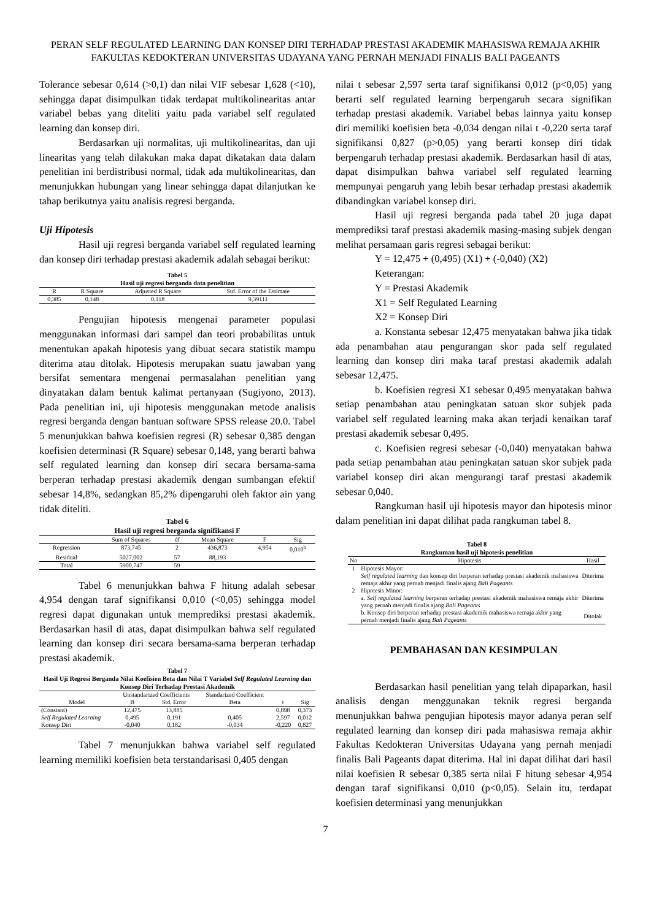PERAN SELF REGULATED LEARNING DAN KONSEP DIRI TERHADAP PRESTASI AKADEMIK MAHASISWA REMAJA AKHIR FAKULTAS KEDOKTERAN UNIVERSITAS UDAYANA YANG PERNAH MENJADI FINALIS BALI PAGEANTS
Tolerance sebesar 0,614 (>0,1) dan nilai VIF sebesar 1,628 (<10), sehingga dapat disimpulkan tidak terdapat multikolinearitas antar variabel bebas yang diteliti yaitu pada variabel self regulated learning dan konsep diri.
Berdasarkan uji normalitas, uji multikolinearitas, dan uji linearitas yang telah dilakukan maka dapat dikatakan data dalam penelitian ini berdistribusi normal, tidak ada multikolinearitas, dan menunjukkan hubungan yang linear sehingga dapat dilanjutkan ke tahap berikutnya yaitu analisis regresi berganda.
Uji Hipotesis
Hasil uji regresi berganda variabel self regulated learning dan konsep diri terhadap prestasi akademik adalah sebagai berikut:
Tabel 5
Hasil uji regresi berganda data penelitian
| R | R Square | Adjusted R Square | Std. Error of the Estimate |
| --- | --- | --- | --- |
| 0,385 | 0,148 | 0,118 | 9,39111 |
Pengujian hipotesis mengenai parameter populasi menggunakan informasi dari sampel dan teori probabilitas untuk menentukan apakah hipotesis yang dibuat secara statistik mampu diterima atau ditolak. Hipotesis merupakan suatu jawaban yang bersifat sementara mengenai permasalahan penelitian yang dinyatakan dalam bentuk kalimat pertanyaan (Sugiyono, 2013). Pada penelitian ini, uji hipotesis menggunakan metode analisis regresi berganda dengan bantuan software SPSS release 20.0. Tabel 5 menunjukkan bahwa koefisien regresi (R) sebesar 0,385 dengan koefisien determinasi (R Square) sebesar 0,148, yang berarti bahwa self regulated learning dan konsep diri secara bersama-sama berperan terhadap prestasi akademik dengan sumbangan efektif sebesar 14,8%, sedangkan 85,2% dipengaruhi oleh faktor ain yang tidak diteliti.
Tabel 6
Hasil uji regresi berganda signifikansi F
| | Sum of Squares | df | Mean Square | F | Sig |
| --- | --- | --- | --- | --- | --- |
| Regression | 873,745 | 2 | 436,873 | 4,954 | 0,010<sup>b</sup> |
| Residual | 5027,002 | 57 | 88,193 | | |
| Total | 5900,747 | 59 | | | |
Tabel 6 menunjukkan bahwa F hitung adalah sebesar 4,954 dengan taraf signifikansi 0,010 (<0,05) sehingga model regresi dapat digunakan untuk memprediksi prestasi akademik. Berdasarkan hasil di atas, dapat disimpulkan bahwa self regulated learning dan konsep diri secara bersama-sama berperan terhadap prestasi akademik.
Tabel 7
Hasil Uji Regresi Berganda Nilai Koefisien Beta dan Nilai T Variabel Self Regulated Learning dan Konsep Diri Terhadap Prestasi Akademik
| Model | Unstandarized Coefficients | | Standarized Coefficient | t | Sig |
| --- | --- | --- | --- | --- | --- |
| | B | Std. Error | Beta | | |
| (Constant) | 12,475 | 13,885 | | 0,898 | 0,373 |
| Self Regulated Learning | 0,495 | 0,191 | 0,405 | 2,597 | 0,012 |
| Konsep Diri | -0,040 | 0,182 | -0,034 | -0,220 | 0,827 |
Tabel 7 menunjukkan bahwa variabel self regulated learning memiliki koefisien beta terstandarisasi 0,405 dengan
nilai t sebesar 2,597 serta taraf signifikansi 0,012 (p<0,05) yang berarti self regulated learning berpengaruh secara signifikan terhadap prestasi akademik. Variabel bebas lainnya yaitu konsep diri memiliki koefisien beta -0,034 dengan nilai t -0,220 serta taraf signifikansi 0,827 (p>0,05) yang berarti konsep diri tidak berpengaruh terhadap prestasi akademik. Berdasarkan hasil di atas, dapat disimpulkan bahwa variabel self regulated learning mempunyai pengaruh yang lebih besar terhadap prestasi akademik dibandingkan variabel konsep diri.
Hasil uji regresi berganda pada tabel 20 juga dapat memprediksi taraf prestasi akademik masing-masing subjek dengan melihat persamaan garis regresi sebagai berikut:
Y = 12,475 + (0,495) (X1) + (-0,040) (X2)
Keterangan:
Y = Prestasi Akademik
X1 = Self Regulated Learning
X2 = Konsep Diri
a. Konstanta sebesar 12,475 menyatakan bahwa jika tidak ada penambahan atau pengurangan skor pada self regulated learning dan konsep diri maka taraf prestasi akademik adalah sebesar 12,475.
b. Koefisien regresi X1 sebesar 0,495 menyatakan bahwa setiap penambahan atau peningkatan satuan skor subjek pada variabel self regulated learning maka akan terjadi kenaikan taraf prestasi akademik sebesar 0,495.
c. Koefisien regresi sebesar (-0,040) menyatakan bahwa pada setiap penambahan atau peningkatan satuan skor subjek pada variabel konsep diri akan mengurangi taraf prestasi akademik sebesar 0,040.
Rangkuman hasil uji hipotesis mayor dan hipotesis minor dalam penelitian ini dapat dilihat pada rangkuman tabel 8.
Tabel 8
Rangkuman hasil uji hipotesis penelitian
| No | Hipotesis | Hasil |
| --- | --- | --- |
| 1 | Hipotesis Mayor: Self regulated learning dan konsep diri berperan terhadap prestasi akademik mahasiswa remaja akhir yang pernah menjadi finalis ajang Bali Pageants | Diterima |
| 2 | Hipotesis Minor: | |
| | a. Self regulated learning berperan terhadap prestasi akademik mahasiswa remaja akhir yang pernah menjadi finalis ajang Bali Pageants | Diterima |
| | b. Konsep diri berperan terhadap prestasi akademik mahasiswa remaja akhir yang pernah menjadi finalis ajang Bali Pageants | Ditolak |
PEMBAHASAN DAN KESIMPULAN
Berdasarkan hasil penelitian yang telah dipaparkan, hasil analisis dengan menggunakan teknik regresi berganda menunjukkan bahwa pengujian hipotesis mayor adanya peran self regulated learning dan konsep diri pada mahasiswa remaja akhir Fakultas Kedokteran Universitas Udayana yang pernah menjadi finalis Bali Pageants dapat diterima. Hal ini dapat dilihat dari hasil nilai koefisien R sebesar 0,385 serta nilai F hitung sebesar 4,954 dengan taraf signifikansi 0,010 (p<0,05). Selain itu, terdapat koefisien determinasi yang menunjukkan
7